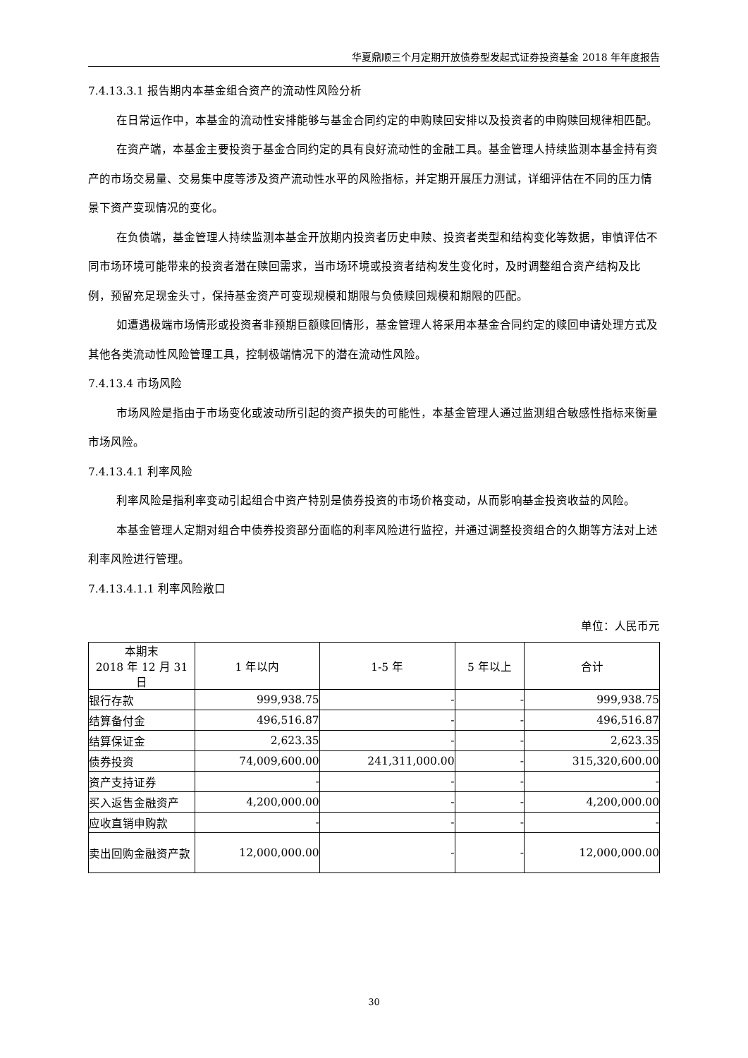华夏鼎顺三个月定期开放债券型发起式证券投资基金 2018 年年度报告
7.4.13.3.1 报告期内本基金组合资产的流动性风险分析
在日常运作中，本基金的流动性安排能够与基金合同约定的申购赎回安排以及投资者的申购赎回规律相匹配。
在资产端，本基金主要投资于基金合同约定的具有良好流动性的金融工具。基金管理人持续监测本基金持有资产的市场交易量、交易集中度等涉及资产流动性水平的风险指标，并定期开展压力测试，详细评估在不同的压力情景下资产变现情况的变化。
在负债端，基金管理人持续监测本基金开放期内投资者历史申赎、投资者类型和结构变化等数据，审慎评估不同市场环境可能带来的投资者潜在赎回需求，当市场环境或投资者结构发生变化时，及时调整组合资产结构及比例，预留充足现金头寸，保持基金资产可变现规模和期限与负债赎回规模和期限的匹配。
如遭遇极端市场情形或投资者非预期巨额赎回情形，基金管理人将采用本基金合同约定的赎回申请处理方式及其他各类流动性风险管理工具，控制极端情况下的潜在流动性风险。
7.4.13.4 市场风险
市场风险是指由于市场变化或波动所引起的资产损失的可能性，本基金管理人通过监测组合敏感性指标来衡量市场风险。
7.4.13.4.1 利率风险
利率风险是指利率变动引起组合中资产特别是债券投资的市场价格变动，从而影响基金投资收益的风险。
本基金管理人定期对组合中债券投资部分面临的利率风险进行监控，并通过调整投资组合的久期等方法对上述利率风险进行管理。
7.4.13.4.1.1 利率风险敞口
单位：人民币元
| 本期末 2018 年 12 月 31 日 | 1 年以内 | 1-5 年 | 5 年以上 | 合计 |
| --- | --- | --- | --- | --- |
| 银行存款 | 999,938.75 | - | - | 999,938.75 |
| 结算备付金 | 496,516.87 | - | - | 496,516.87 |
| 结算保证金 | 2,623.35 | - | - | 2,623.35 |
| 债券投资 | 74,009,600.00 | 241,311,000.00 | - | 315,320,600.00 |
| 资产支持证券 | - | - | - | - |
| 买入返售金融资产 | 4,200,000.00 | - | - | 4,200,000.00 |
| 应收直销申购款 | - | - | - | - |
| 卖出回购金融资产款 | 12,000,000.00 | - | - | 12,000,000.00 |
30